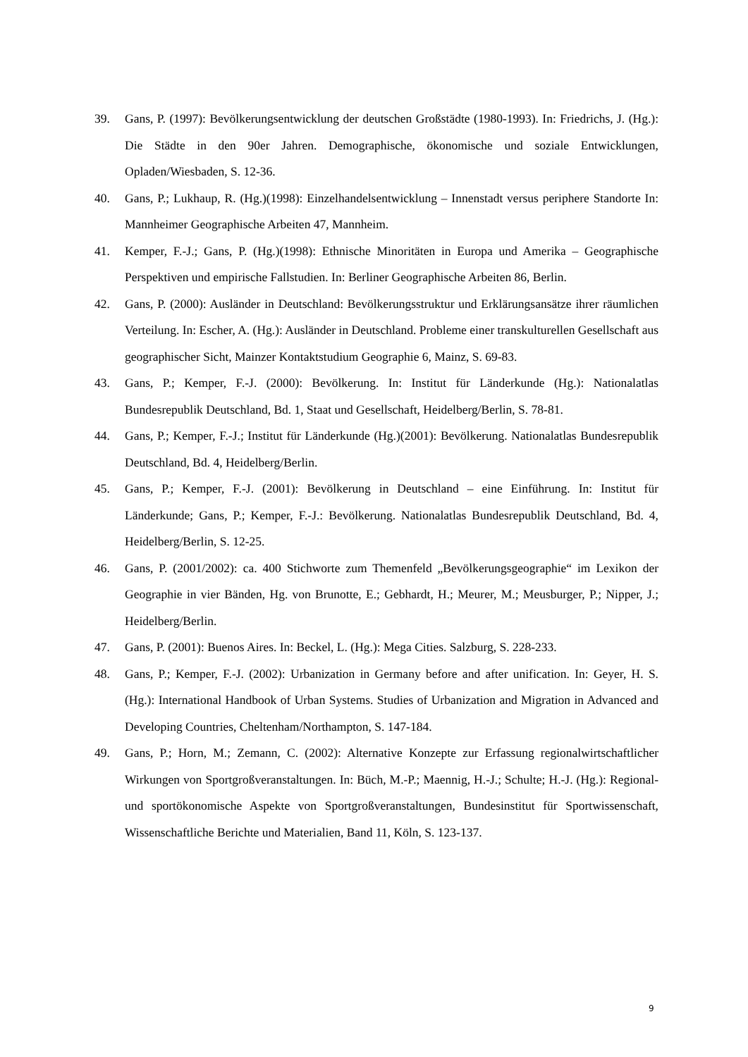39. Gans, P. (1997): Bevölkerungsentwicklung der deutschen Großstädte (1980-1993). In: Friedrichs, J. (Hg.): Die Städte in den 90er Jahren. Demographische, ökonomische und soziale Entwicklungen, Opladen/Wiesbaden, S. 12-36.
40. Gans, P.; Lukhaup, R. (Hg.)(1998): Einzelhandelsentwicklung – Innenstadt versus periphere Standorte In: Mannheimer Geographische Arbeiten 47, Mannheim.
41. Kemper, F.-J.; Gans, P. (Hg.)(1998): Ethnische Minoritäten in Europa und Amerika – Geographische Perspektiven und empirische Fallstudien. In: Berliner Geographische Arbeiten 86, Berlin.
42. Gans, P. (2000): Ausländer in Deutschland: Bevölkerungsstruktur und Erklärungsansätze ihrer räumlichen Verteilung. In: Escher, A. (Hg.): Ausländer in Deutschland. Probleme einer transkulturellen Gesellschaft aus geographischer Sicht, Mainzer Kontaktstudium Geographie 6, Mainz, S. 69-83.
43. Gans, P.; Kemper, F.-J. (2000): Bevölkerung. In: Institut für Länderkunde (Hg.): Nationalatlas Bundesrepublik Deutschland, Bd. 1, Staat und Gesellschaft, Heidelberg/Berlin, S. 78-81.
44. Gans, P.; Kemper, F.-J.; Institut für Länderkunde (Hg.)(2001): Bevölkerung. Nationalatlas Bundesrepublik Deutschland, Bd. 4, Heidelberg/Berlin.
45. Gans, P.; Kemper, F.-J. (2001): Bevölkerung in Deutschland – eine Einführung. In: Institut für Länderkunde; Gans, P.; Kemper, F.-J.: Bevölkerung. Nationalatlas Bundesrepublik Deutschland, Bd. 4, Heidelberg/Berlin, S. 12-25.
46. Gans, P. (2001/2002): ca. 400 Stichworte zum Themenfeld „Bevölkerungsgeographie“ im Lexikon der Geographie in vier Bänden, Hg. von Brunotte, E.; Gebhardt, H.; Meurer, M.; Meusburger, P.; Nipper, J.; Heidelberg/Berlin.
47. Gans, P. (2001): Buenos Aires. In: Beckel, L. (Hg.): Mega Cities. Salzburg, S. 228-233.
48. Gans, P.; Kemper, F.-J. (2002): Urbanization in Germany before and after unification. In: Geyer, H. S. (Hg.): International Handbook of Urban Systems. Studies of Urbanization and Migration in Advanced and Developing Countries, Cheltenham/Northampton, S. 147-184.
49. Gans, P.; Horn, M.; Zemann, C. (2002): Alternative Konzepte zur Erfassung regionalwirtschaftlicher Wirkungen von Sportgroßveranstaltungen. In: Büch, M.-P.; Maennig, H.-J.; Schulte; H.-J. (Hg.): Regional- und sportökonomische Aspekte von Sportgroßveranstaltungen, Bundesinstitut für Sportwissenschaft, Wissenschaftliche Berichte und Materialien, Band 11, Köln, S. 123-137.
9